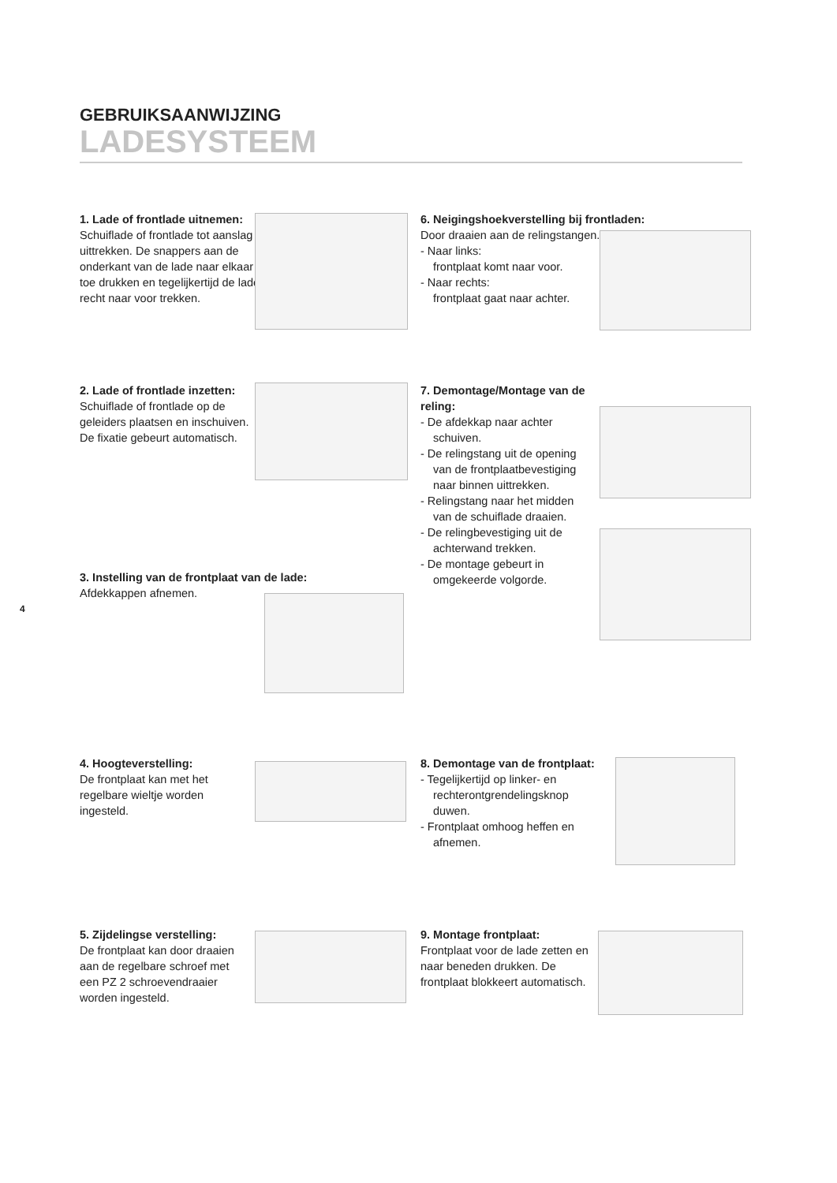GEBRUIKSAANWIJZING
LADESYSTEEM
4
1. Lade of frontlade uitnemen:
Schuiflade of frontlade tot aanslag uittrekken. De snappers aan de onderkant van de lade naar elkaar toe drukken en tegelijkertijd de lade recht naar voor trekken.
2. Lade of frontlade inzetten:
Schuiflade of frontlade op de geleiders plaatsen en inschuiven. De fixatie gebeurt automatisch.
3. Instelling van de frontplaat van de lade:
Afdekkappen afnemen.
4. Hoogteverstelling:
De frontplaat kan met het regelbare wieltje worden ingesteld.
5. Zijdelingse verstelling:
De frontplaat kan door draaien aan de regelbare schroef met een PZ 2 schroevendraaier worden ingesteld.
6. Neigingshoekverstelling bij frontladen:
Door draaien aan de relingstangen.
- Naar links:
frontplaat komt naar voor.
- Naar rechts:
frontplaat gaat naar achter.
7. Demontage/Montage van de reling:
- De afdekkap naar achter schuiven.
- De relingstang uit de opening van de frontplaatbevestiging naar binnen uittrekken.
- Relingstang naar het midden van de schuiflade draaien.
- De relingbevestiging uit de achterwand trekken.
- De montage gebeurt in omgekeerde volgorde.
8. Demontage van de frontplaat:
- Tegelijkertijd op linker- en rechterontgrendelingsknop duwen.
- Frontplaat omhoog heffen en afnemen.
9. Montage frontplaat:
Frontplaat voor de lade zetten en naar beneden drukken. De frontplaat blokkeert automatisch.